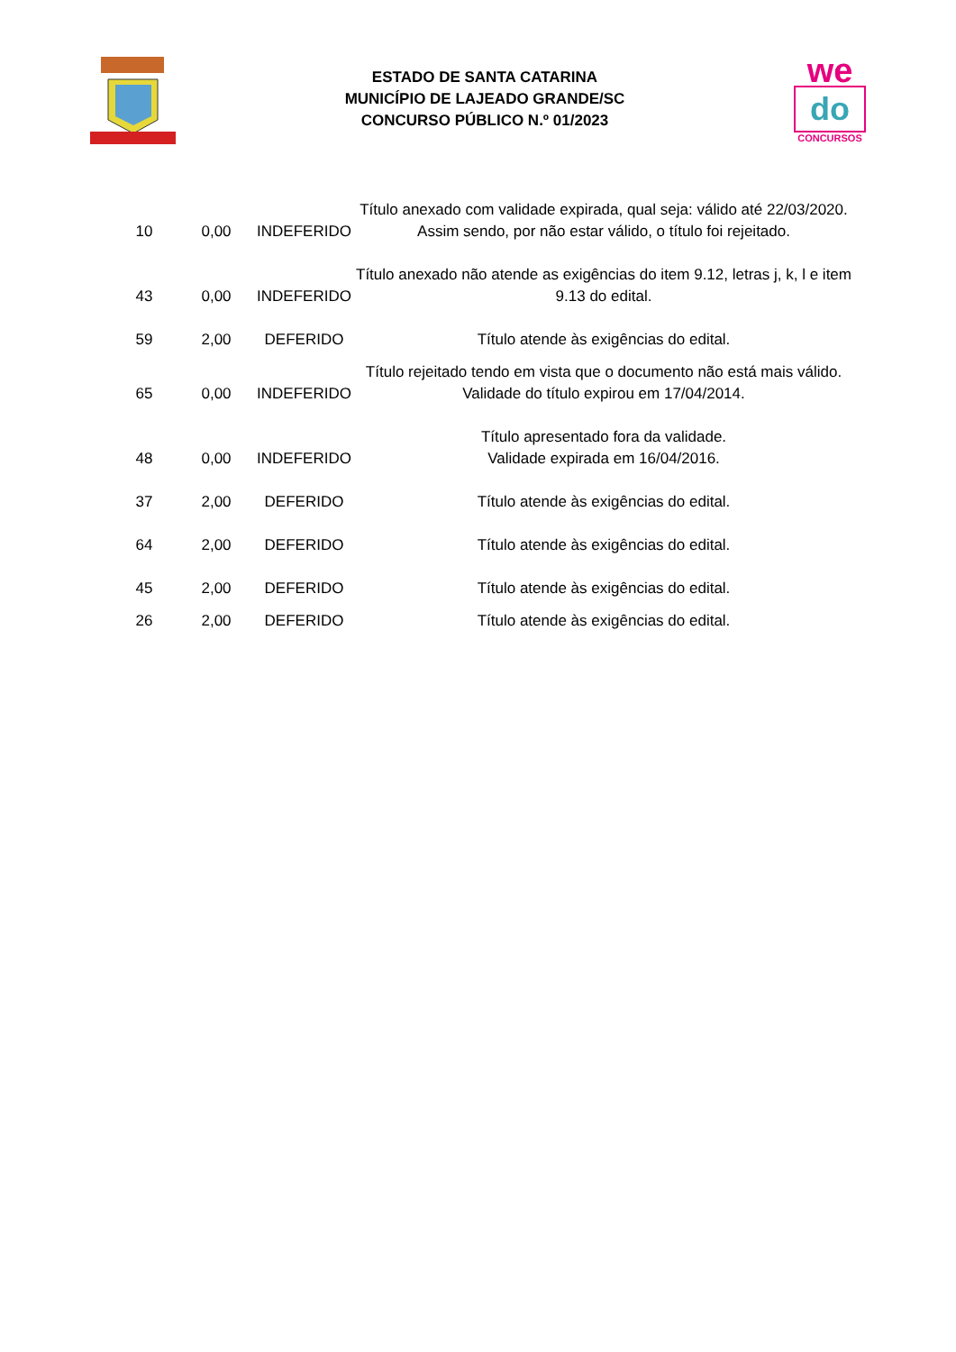ESTADO DE SANTA CATARINA
MUNICÍPIO DE LAJEADO GRANDE/SC
CONCURSO PÚBLICO N.º 01/2023
we
do
CONCURSOS
| 10 | 0,00 | INDEFERIDO | Título anexado com validade expirada, qual seja: válido até 22/03/2020. Assim sendo, por não estar válido, o título foi rejeitado. |
| 43 | 0,00 | INDEFERIDO | Título anexado não atende as exigências do item 9.12, letras j, k, l e item 9.13 do edital. |
| 59 | 2,00 | DEFERIDO | Título atende às exigências do edital. |
| 65 | 0,00 | INDEFERIDO | Título rejeitado tendo em vista que o documento não está mais válido. Validade do título expirou em 17/04/2014. |
| 48 | 0,00 | INDEFERIDO | Título apresentado fora da validade. Validade expirada em 16/04/2016. |
| 37 | 2,00 | DEFERIDO | Título atende às exigências do edital. |
| 64 | 2,00 | DEFERIDO | Título atende às exigências do edital. |
| 45 | 2,00 | DEFERIDO | Título atende às exigências do edital. |
| 26 | 2,00 | DEFERIDO | Título atende às exigências do edital. |